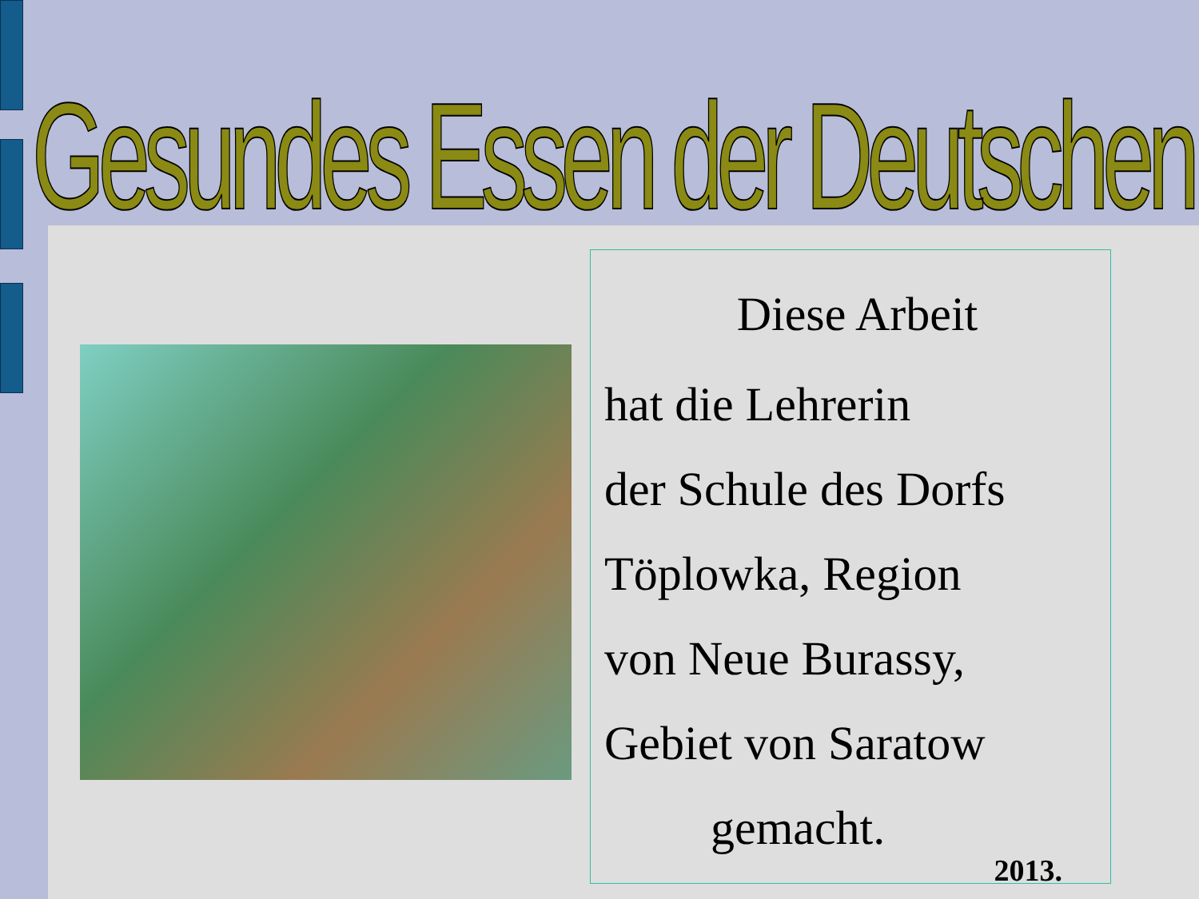Gesundes Essen der Deutschen
Diese Arbeit
hat die Lehrerin
der Schule des Dorfs
Töplowka, Region
von Neue Burassy,
Gebiet von Saratow
gemacht.
2013.